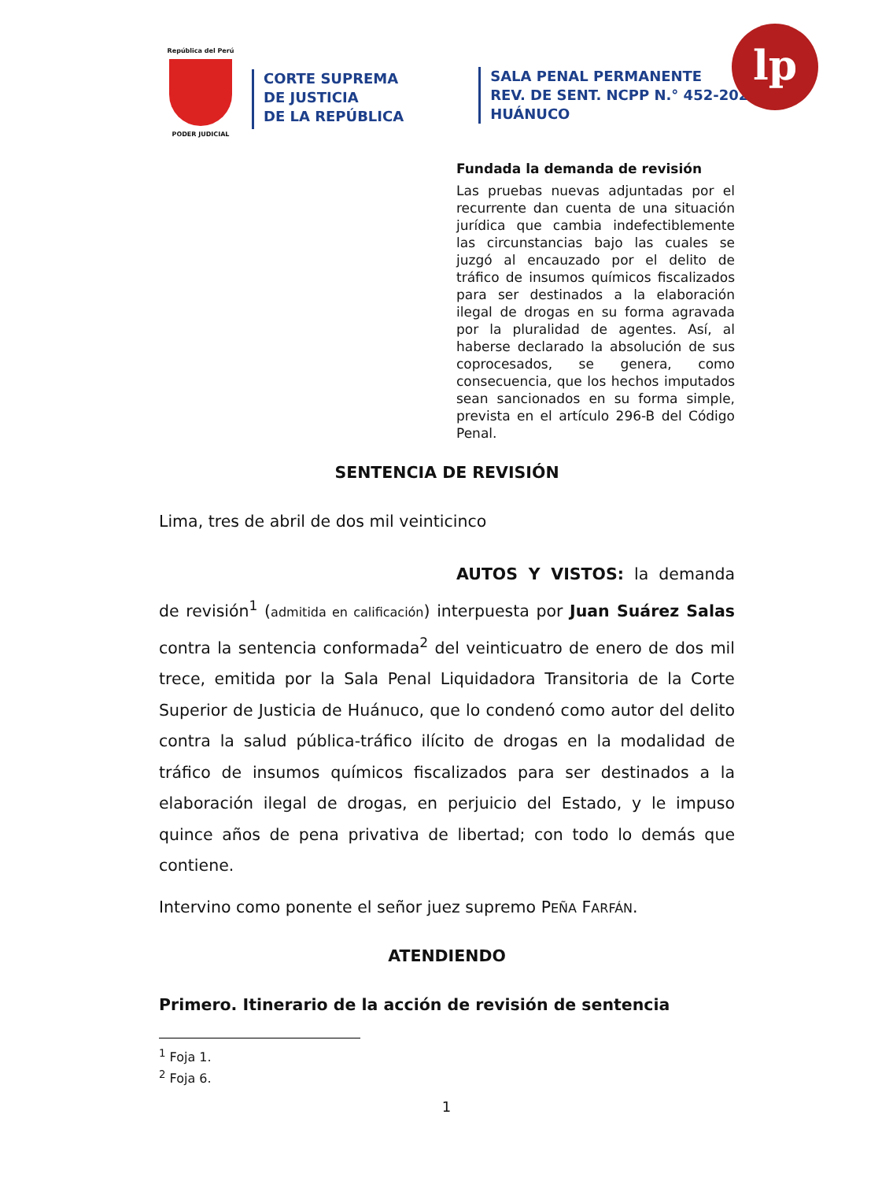República del Perú
PODER JUDICIAL
CORTE SUPREMA
DE JUSTICIA
DE LA REPÚBLICA
SALA PENAL PERMANENTE
REV. DE SENT. NCPP N.° 452-2022
HUÁNUCO
lp
Fundada la demanda de revisión
Las pruebas nuevas adjuntadas por el recurrente dan cuenta de una situación jurídica que cambia indefectiblemente las circunstancias bajo las cuales se juzgó al encauzado por el delito de tráfico de insumos químicos fiscalizados para ser destinados a la elaboración ilegal de drogas en su forma agravada por la pluralidad de agentes. Así, al haberse declarado la absolución de sus coprocesados, se genera, como consecuencia, que los hechos imputados sean sancionados en su forma simple, prevista en el artículo 296-B del Código Penal.
SENTENCIA DE REVISIÓN
Lima, tres de abril de dos mil veinticinco
AUTOS Y VISTOS: la demanda de revisión<sup>1</sup> (admitida en calificación) interpuesta por Juan Suárez Salas contra la sentencia conformada<sup>2</sup> del veinticuatro de enero de dos mil trece, emitida por la Sala Penal Liquidadora Transitoria de la Corte Superior de Justicia de Huánuco, que lo condenó como autor del delito contra la salud pública-tráfico ilícito de drogas en la modalidad de tráfico de insumos químicos fiscalizados para ser destinados a la elaboración ilegal de drogas, en perjuicio del Estado, y le impuso quince años de pena privativa de libertad; con todo lo demás que contiene.
Intervino como ponente el señor juez supremo PEÑA FARFÁN.
ATENDIENDO
Primero. Itinerario de la acción de revisión de sentencia
<sup>1</sup> Foja 1.
<sup>2</sup> Foja 6.
1